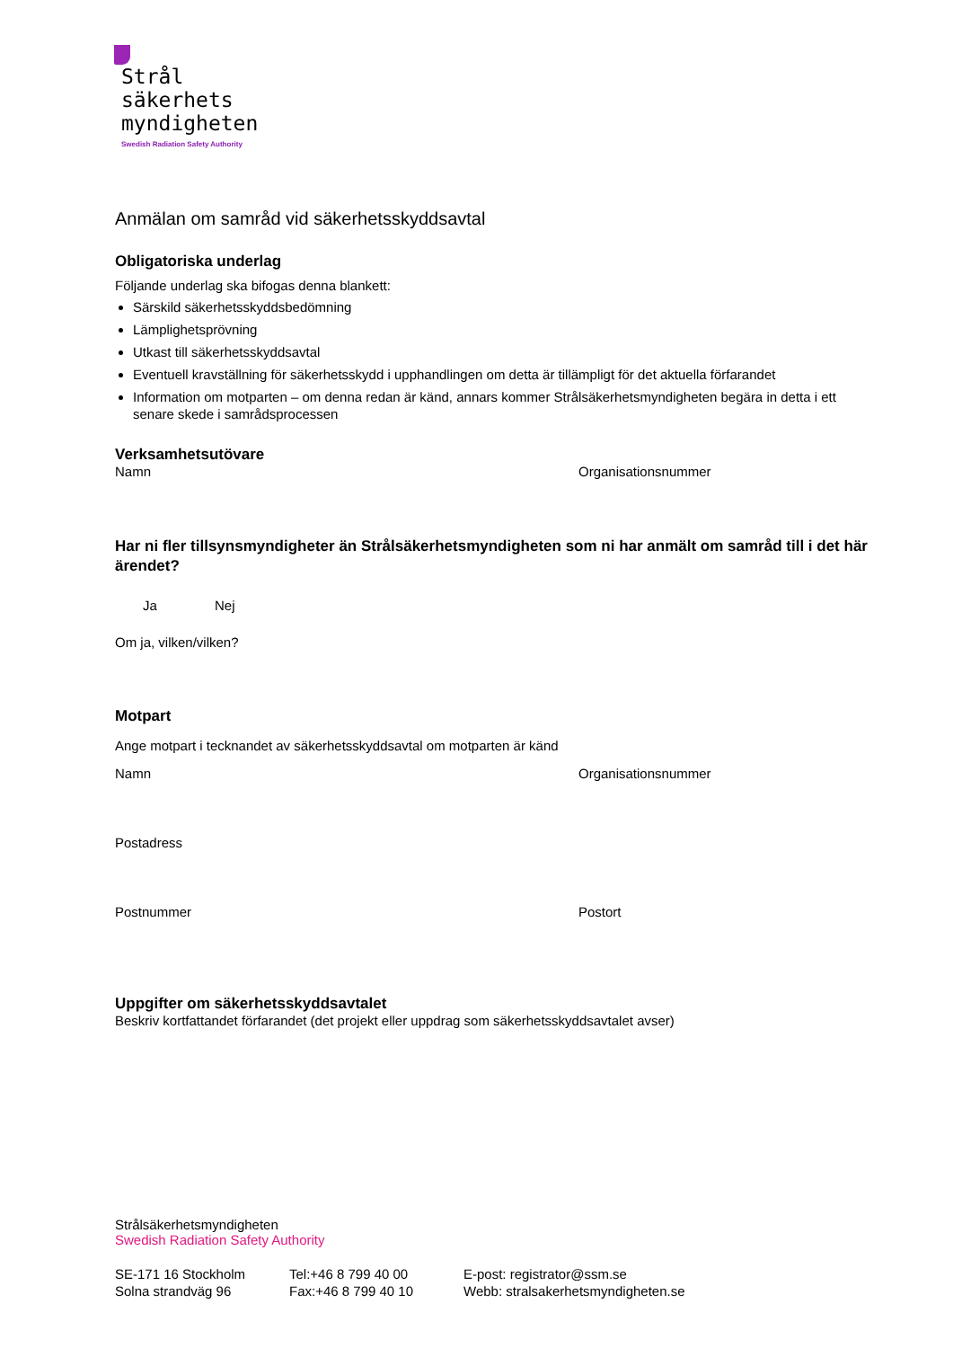Strål
säkerhets
myndigheten
Swedish Radiation Safety Authority
Anmälan om samråd vid säkerhetsskyddsavtal
Obligatoriska underlag
Följande underlag ska bifogas denna blankett:
Särskild säkerhetsskyddsbedömning
Lämplighetsprövning
Utkast till säkerhetsskyddsavtal
Eventuell kravställning för säkerhetsskydd i upphandlingen om detta är tillämpligt för det aktuella förfarandet
Information om motparten – om denna redan är känd, annars kommer Strålsäkerhetsmyndigheten begära in detta i ett senare skede i samrådsprocessen
Verksamhetsutövare
Namn Organisationsnummer
Har ni fler tillsynsmyndigheter än Strålsäkerhetsmyndigheten som ni har anmält om samråd till i det här ärendet?
Ja Nej
Om ja, vilken/vilken?
Motpart
Ange motpart i tecknandet av säkerhetsskyddsavtal om motparten är känd
Namn Organisationsnummer
Postadress
Postnummer Postort
Uppgifter om säkerhetsskyddsavtalet
Beskriv kortfattandet förfarandet (det projekt eller uppdrag som säkerhetsskyddsavtalet avser)
Strålsäkerhetsmyndigheten
Swedish Radiation Safety Authority
SE-171 16 Stockholm
Solna strandväg 96
Tel:+46 8 799 40 00
Fax:+46 8 799 40 10
E-post: registrator@ssm.se
Webb: stralsakerhetsmyndigheten.se